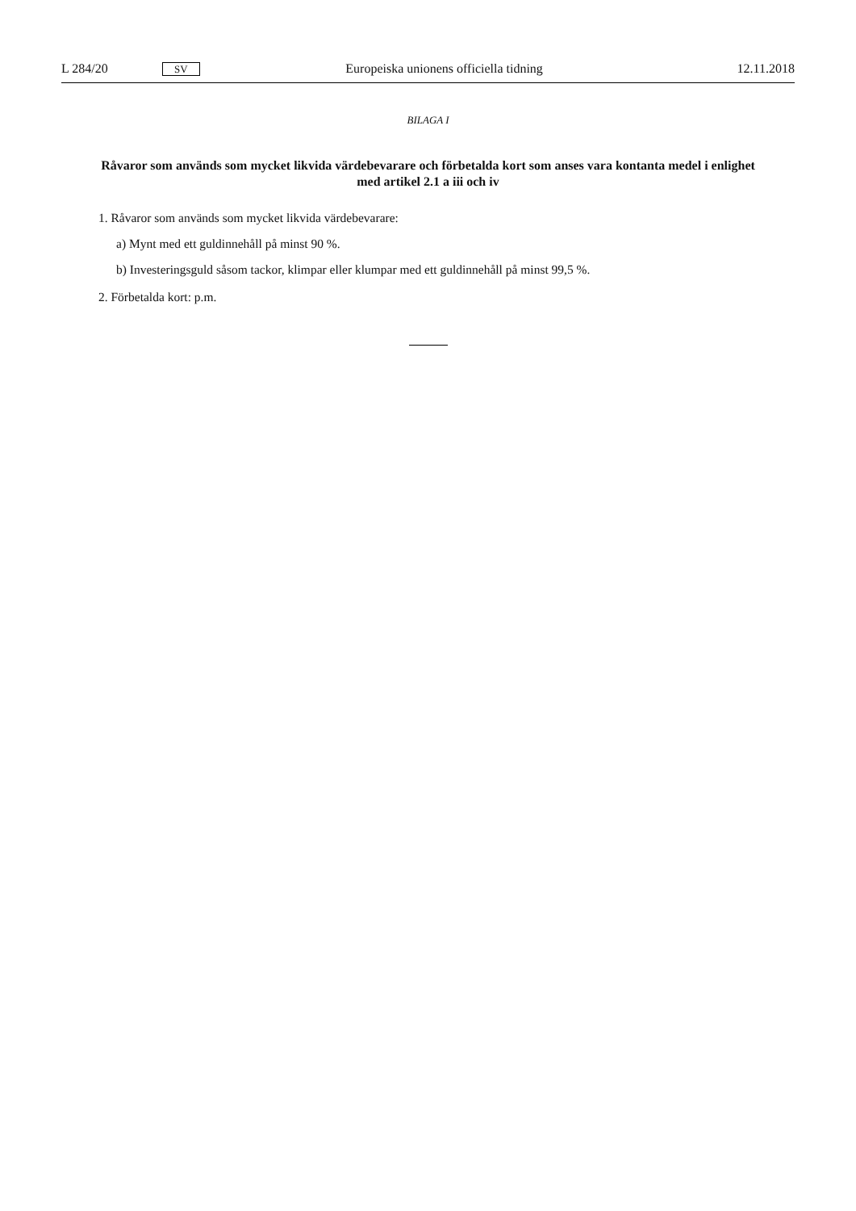L 284/20 SV Europeiska unionens officiella tidning 12.11.2018
BILAGA I
Råvaror som används som mycket likvida värdebevarare och förbetalda kort som anses vara kontanta medel i enlighet med artikel 2.1 a iii och iv
1. Råvaror som används som mycket likvida värdebevarare:
a) Mynt med ett guldinnehåll på minst 90 %.
b) Investeringsguld såsom tackor, klimpar eller klumpar med ett guldinnehåll på minst 99,5 %.
2. Förbetalda kort: p.m.